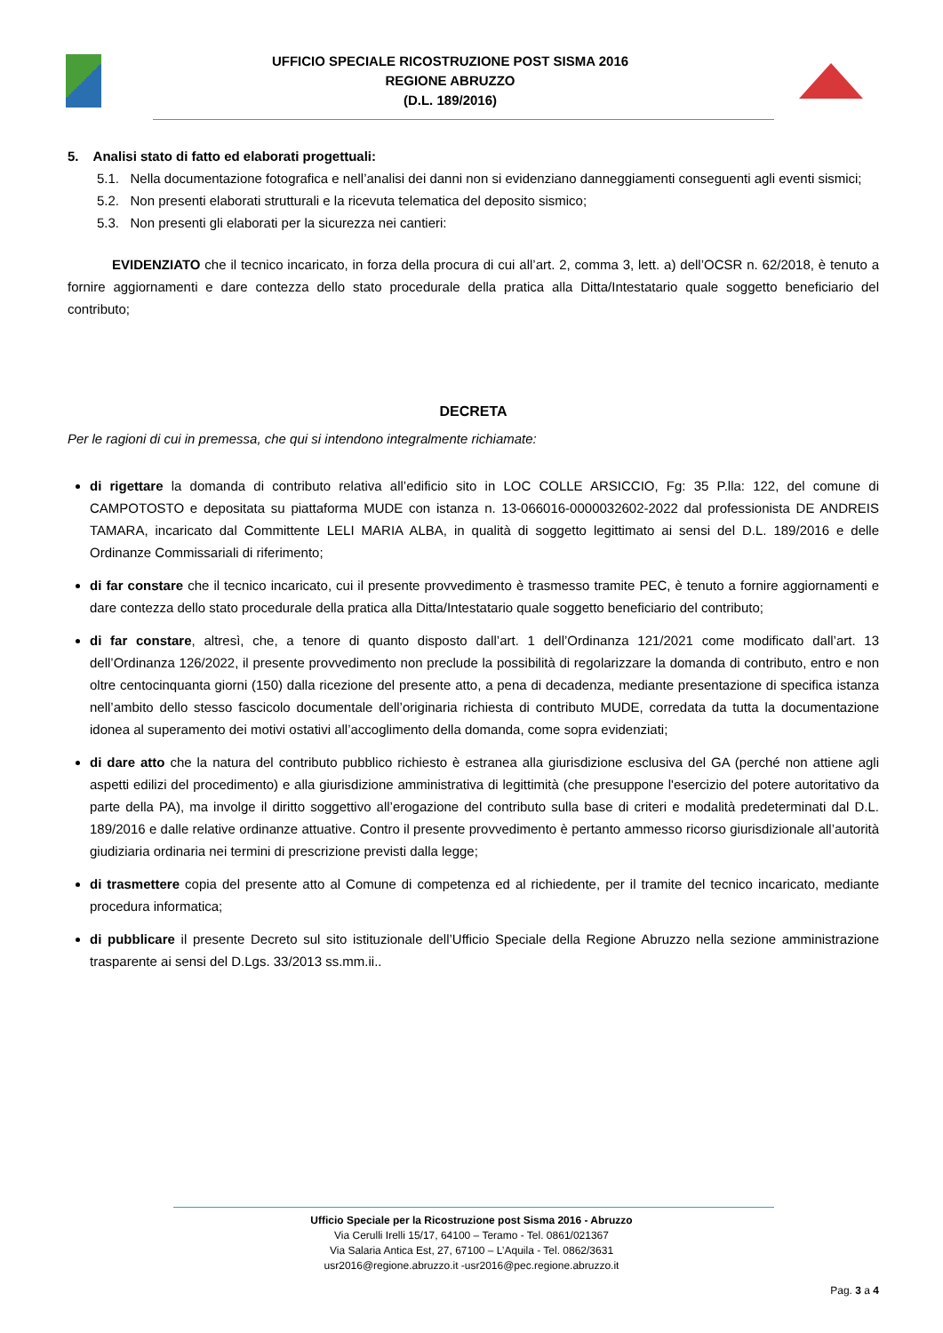UFFICIO SPECIALE RICOSTRUZIONE POST SISMA 2016
REGIONE ABRUZZO
(D.L. 189/2016)
5. Analisi stato di fatto ed elaborati progettuali:
5.1. Nella documentazione fotografica e nell’analisi dei danni non si evidenziano danneggiamenti conseguenti agli eventi sismici;
5.2. Non presenti elaborati strutturali e la ricevuta telematica del deposito sismico;
5.3. Non presenti gli elaborati per la sicurezza nei cantieri:
EVIDENZIATO che il tecnico incaricato, in forza della procura di cui all’art. 2, comma 3, lett. a) dell’OCSR n. 62/2018, è tenuto a fornire aggiornamenti e dare contezza dello stato procedurale della pratica alla Ditta/Intestatario quale soggetto beneficiario del contributo;
DECRETA
Per le ragioni di cui in premessa, che qui si intendono integralmente richiamate:
di rigettare la domanda di contributo relativa all’edificio sito in LOC COLLE ARSICCIO, Fg: 35 P.lla: 122, del comune di CAMPOTOSTO e depositata su piattaforma MUDE con istanza n. 13-066016-0000032602-2022 dal professionista DE ANDREIS TAMARA, incaricato dal Committente LELI MARIA ALBA, in qualità di soggetto legittimato ai sensi del D.L. 189/2016 e delle Ordinanze Commissariali di riferimento;
di far constare che il tecnico incaricato, cui il presente provvedimento è trasmesso tramite PEC, è tenuto a fornire aggiornamenti e dare contezza dello stato procedurale della pratica alla Ditta/Intestatario quale soggetto beneficiario del contributo;
di far constare, altresì, che, a tenore di quanto disposto dall’art. 1 dell’Ordinanza 121/2021 come modificato dall’art. 13 dell’Ordinanza 126/2022, il presente provvedimento non preclude la possibilità di regolarizzare la domanda di contributo, entro e non oltre centocinquanta giorni (150) dalla ricezione del presente atto, a pena di decadenza, mediante presentazione di specifica istanza nell’ambito dello stesso fascicolo documentale dell’originaria richiesta di contributo MUDE, corredata da tutta la documentazione idonea al superamento dei motivi ostativi all’accoglimento della domanda, come sopra evidenziati;
di dare atto che la natura del contributo pubblico richiesto è estranea alla giurisdizione esclusiva del GA (perché non attiene agli aspetti edilizi del procedimento) e alla giurisdizione amministrativa di legittimità (che presuppone l'esercizio del potere autoritativo da parte della PA), ma involge il diritto soggettivo all’erogazione del contributo sulla base di criteri e modalità predeterminati dal D.L. 189/2016 e dalle relative ordinanze attuative. Contro il presente provvedimento è pertanto ammesso ricorso giurisdizionale all’autorità giudiziaria ordinaria nei termini di prescrizione previsti dalla legge;
di trasmettere copia del presente atto al Comune di competenza ed al richiedente, per il tramite del tecnico incaricato, mediante procedura informatica;
di pubblicare il presente Decreto sul sito istituzionale dell’Ufficio Speciale della Regione Abruzzo nella sezione amministrazione trasparente ai sensi del D.Lgs. 33/2013 ss.mm.ii..
Ufficio Speciale per la Ricostruzione post Sisma 2016 - Abruzzo
Via Cerulli Irelli 15/17, 64100 – Teramo - Tel. 0861/021367
Via Salaria Antica Est, 27, 67100 – L’Aquila - Tel. 0862/3631
usr2016@regione.abruzzo.it -usr2016@pec.regione.abruzzo.it
Pag. 3 a 4